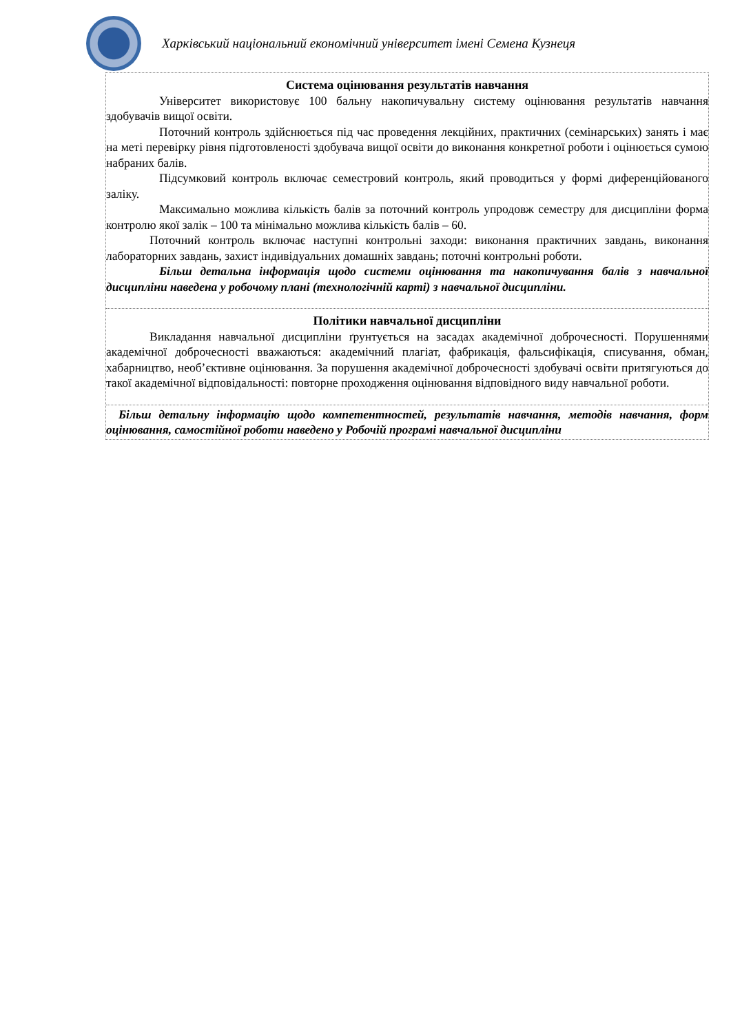Харківський національний економічний університет імені Семена Кузнеця
Система оцінювання результатів навчання
Університет використовує 100 бальну накопичувальну систему оцінювання результатів навчання здобувачів вищої освіти.
Поточний контроль здійснюється під час проведення лекційних, практичних (семінарських) занять і має на меті перевірку рівня підготовленості здобувача вищої освіти до виконання конкретної роботи і оцінюється сумою набраних балів.
Підсумковий контроль включає семестровий контроль, який проводиться у формі диференційованого заліку.
Максимально можлива кількість балів за поточний контроль упродовж семестру для дисципліни форма контролю якої залік – 100 та мінімально можлива кількість балів – 60.
Поточний контроль включає наступні контрольні заходи: виконання практичних завдань, виконання лабораторних завдань, захист індивідуальних домашніх завдань; поточні контрольні роботи.
Більш детальна інформація щодо системи оцінювання та накопичування балів з навчальної дисципліни наведена у робочому плані (технологічній карті) з навчальної дисципліни.
Політики навчальної дисципліни
Викладання навчальної дисципліни ґрунтується на засадах академічної доброчесності. Порушеннями академічної доброчесності вважаються: академічний плагіат, фабрикація, фальсифікація, списування, обман, хабарництво, необ’єктивне оцінювання. За порушення академічної доброчесності здобувачі освіти притягуються до такої академічної відповідальності: повторне проходження оцінювання відповідного виду навчальної роботи.
Більш детальну інформацію щодо компетентностей, результатів навчання, методів навчання, форм оцінювання, самостійної роботи наведено у Робочій програмі навчальної дисципліни